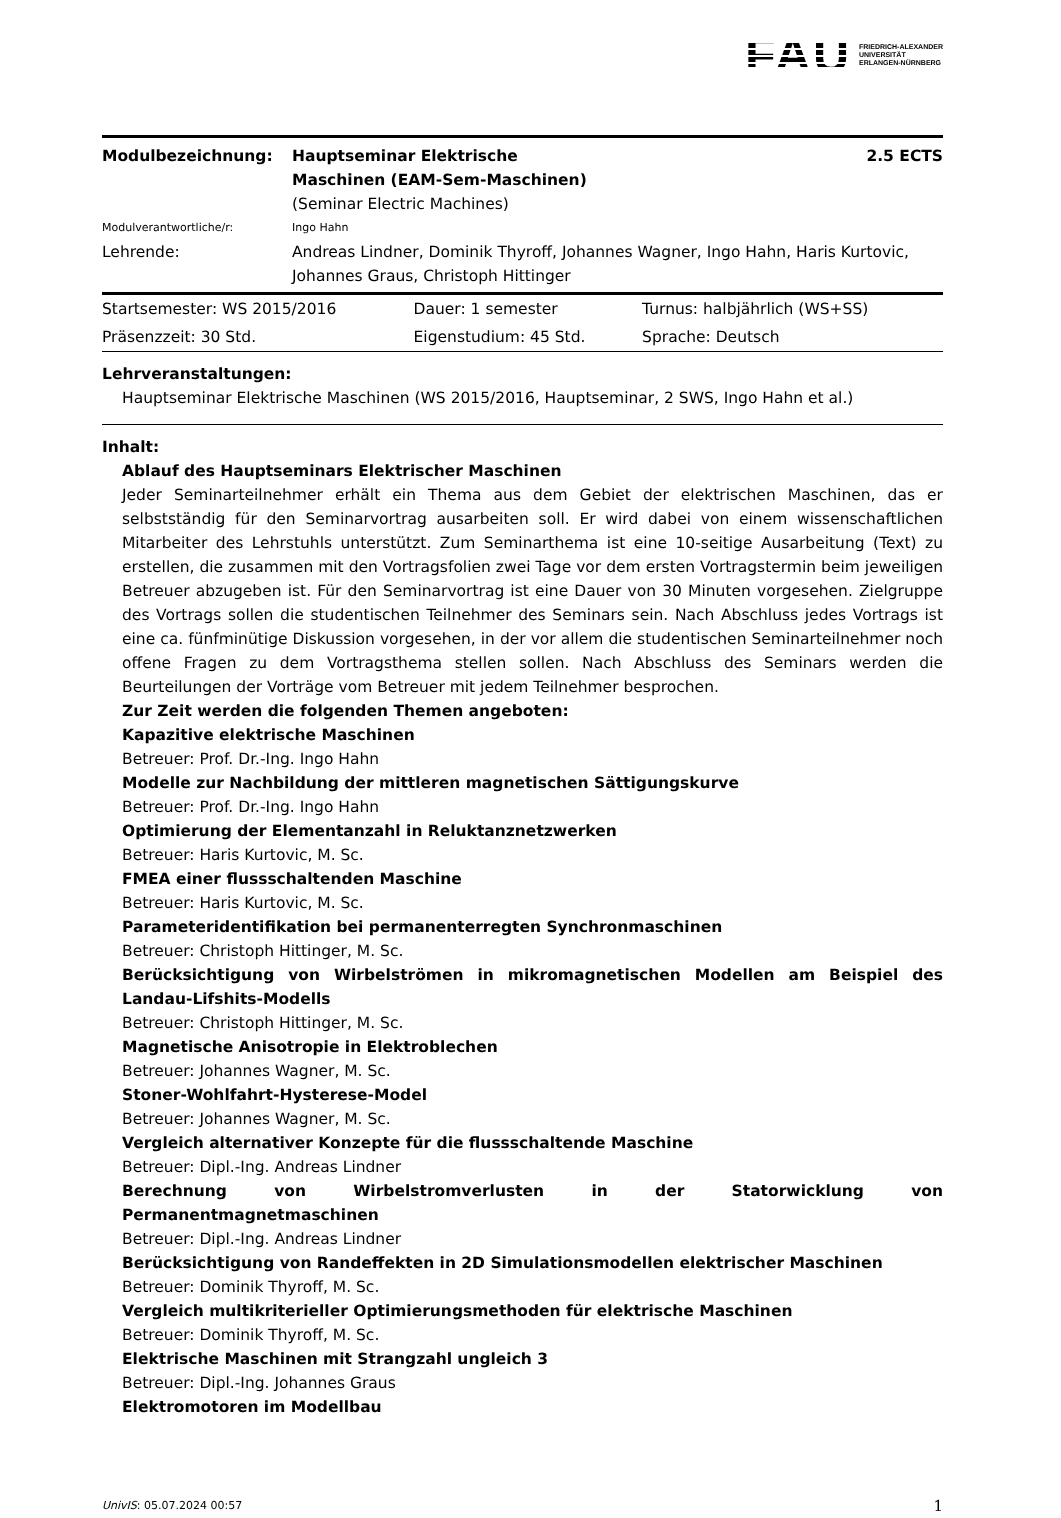FAU FRIEDRICH-ALEXANDER
UNIVERSITÄT
ERLANGEN-NÜRNBERG
| Modulbezeichnung: | Hauptseminar Elektrische Maschinen (EAM-Sem-Maschinen) | 2.5 ECTS |
| | (Seminar Electric Machines) | |
| Modulverantwortliche/r: | Ingo Hahn | |
| Lehrende: | Andreas Lindner, Dominik Thyroff, Johannes Wagner, Ingo Hahn, Haris Kurtovic, Johannes Graus, Christoph Hittinger | |
| Startsemester: WS 2015/2016 | Dauer: 1 semester | Turnus: halbjährlich (WS+SS) |
| Präsenzzeit: 30 Std. | Eigenstudium: 45 Std. | Sprache: Deutsch |
Lehrveranstaltungen:
Hauptseminar Elektrische Maschinen (WS 2015/2016, Hauptseminar, 2 SWS, Ingo Hahn et al.)
Inhalt:
Ablauf des Hauptseminars Elektrischer Maschinen
Jeder Seminarteilnehmer erhält ein Thema aus dem Gebiet der elektrischen Maschinen, das er selbstständig für den Seminarvortrag ausarbeiten soll. Er wird dabei von einem wissenschaftlichen Mitarbeiter des Lehrstuhls unterstützt. Zum Seminarthema ist eine 10-seitige Ausarbeitung (Text) zu erstellen, die zusammen mit den Vortragsfolien zwei Tage vor dem ersten Vortragstermin beim jeweiligen Betreuer abzugeben ist. Für den Seminarvortrag ist eine Dauer von 30 Minuten vorgesehen. Zielgruppe des Vortrags sollen die studentischen Teilnehmer des Seminars sein. Nach Abschluss jedes Vortrags ist eine ca. fünfminütige Diskussion vorgesehen, in der vor allem die studentischen Seminarteilnehmer noch offene Fragen zu dem Vortragsthema stellen sollen. Nach Abschluss des Seminars werden die Beurteilungen der Vorträge vom Betreuer mit jedem Teilnehmer besprochen.
Zur Zeit werden die folgenden Themen angeboten:
Kapazitive elektrische Maschinen
Betreuer: Prof. Dr.-Ing. Ingo Hahn
Modelle zur Nachbildung der mittleren magnetischen Sättigungskurve
Betreuer: Prof. Dr.-Ing. Ingo Hahn
Optimierung der Elementanzahl in Reluktanznetzwerken
Betreuer: Haris Kurtovic, M. Sc.
FMEA einer flussschaltenden Maschine
Betreuer: Haris Kurtovic, M. Sc.
Parameteridentifikation bei permanenterregten Synchronmaschinen
Betreuer: Christoph Hittinger, M. Sc.
Berücksichtigung von Wirbelströmen in mikromagnetischen Modellen am Beispiel des Landau-Lifshits-Modells
Betreuer: Christoph Hittinger, M. Sc.
Magnetische Anisotropie in Elektroblechen
Betreuer: Johannes Wagner, M. Sc.
Stoner-Wohlfahrt-Hysterese-Model
Betreuer: Johannes Wagner, M. Sc.
Vergleich alternativer Konzepte für die flussschaltende Maschine
Betreuer: Dipl.-Ing. Andreas Lindner
Berechnung von Wirbelstromverlusten in der Statorwicklung von Permanentmagnetmaschinen
Betreuer: Dipl.-Ing. Andreas Lindner
Berücksichtigung von Randeffekten in 2D Simulationsmodellen elektrischer Maschinen
Betreuer: Dominik Thyroff, M. Sc.
Vergleich multikriterieller Optimierungsmethoden für elektrische Maschinen
Betreuer: Dominik Thyroff, M. Sc.
Elektrische Maschinen mit Strangzahl ungleich 3
Betreuer: Dipl.-Ing. Johannes Graus
Elektromotoren im Modellbau
UnivIS: 05.07.2024 00:57 1